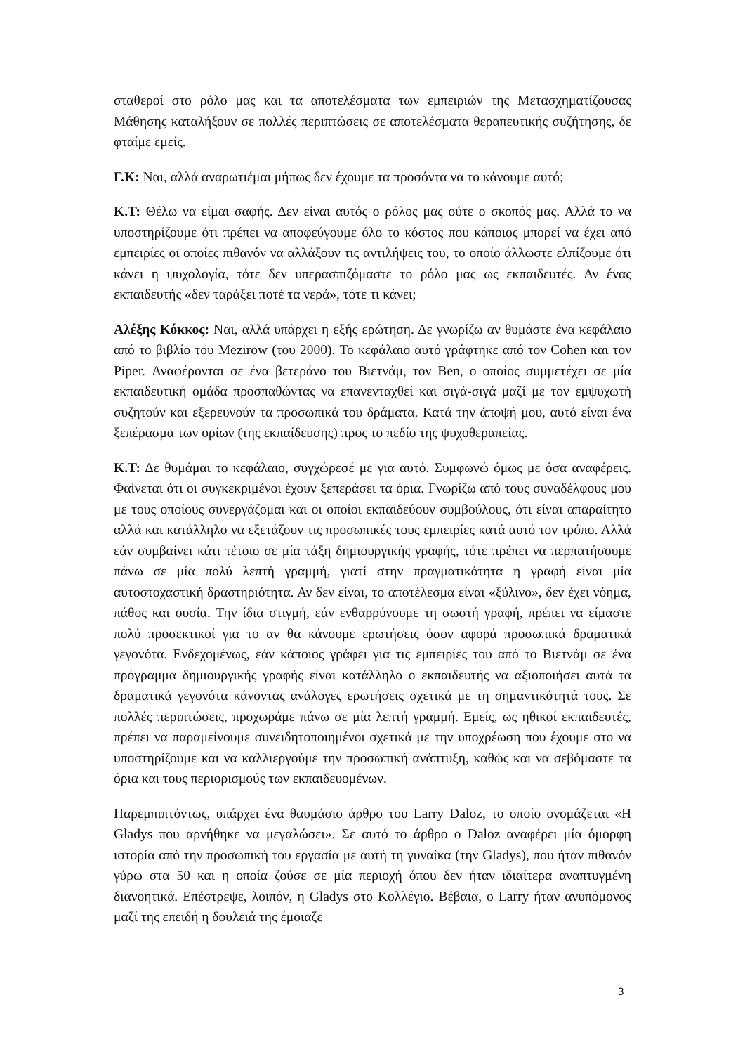σταθεροί στο ρόλο μας και τα αποτελέσματα των εμπειριών της Μετασχηματίζουσας Μάθησης καταλήξουν σε πολλές περιπτώσεις σε αποτελέσματα θεραπευτικής συζήτησης, δε φταίμε εμείς.
Γ.Κ: Ναι, αλλά αναρωτιέμαι μήπως δεν έχουμε τα προσόντα να το κάνουμε αυτό;
Κ.Τ: Θέλω να είμαι σαφής. Δεν είναι αυτός ο ρόλος μας ούτε ο σκοπός μας. Αλλά το να υποστηρίζουμε ότι πρέπει να αποφεύγουμε όλο το κόστος που κάποιος μπορεί να έχει από εμπειρίες οι οποίες πιθανόν να αλλάξουν τις αντιλήψεις του, το οποίο άλλωστε ελπίζουμε ότι κάνει η ψυχολογία, τότε δεν υπερασπιζόμαστε το ρόλο μας ως εκπαιδευτές. Αν ένας εκπαιδευτής «δεν ταράξει ποτέ τα νερά», τότε τι κάνει;
Αλέξης Κόκκος: Ναι, αλλά υπάρχει η εξής ερώτηση. Δε γνωρίζω αν θυμάστε ένα κεφάλαιο από το βιβλίο του Mezirow (του 2000). Το κεφάλαιο αυτό γράφτηκε από τον Cohen και τον Piper. Αναφέρονται σε ένα βετεράνο του Βιετνάμ, τον Ben, ο οποίος συμμετέχει σε μία εκπαιδευτική ομάδα προσπαθώντας να επανενταχθεί και σιγά-σιγά μαζί με τον εμψυχωτή συζητούν και εξερευνούν τα προσωπικά του δράματα. Κατά την άποψή μου, αυτό είναι ένα ξεπέρασμα των ορίων (της εκπαίδευσης) προς το πεδίο της ψυχοθεραπείας.
Κ.Τ: Δε θυμάμαι το κεφάλαιο, συγχώρεσέ με για αυτό. Συμφωνώ όμως με όσα αναφέρεις. Φαίνεται ότι οι συγκεκριμένοι έχουν ξεπεράσει τα όρια. Γνωρίζω από τους συναδέλφους μου με τους οποίους συνεργάζομαι και οι οποίοι εκπαιδεύουν συμβούλους, ότι είναι απαραίτητο αλλά και κατάλληλο να εξετάζουν τις προσωπικές τους εμπειρίες κατά αυτό τον τρόπο. Αλλά εάν συμβαίνει κάτι τέτοιο σε μία τάξη δημιουργικής γραφής, τότε πρέπει να περπατήσουμε πάνω σε μία πολύ λεπτή γραμμή, γιατί στην πραγματικότητα η γραφή είναι μία αυτοστοχαστική δραστηριότητα. Αν δεν είναι, το αποτέλεσμα είναι «ξύλινο», δεν έχει νόημα, πάθος και ουσία. Την ίδια στιγμή, εάν ενθαρρύνουμε τη σωστή γραφή, πρέπει να είμαστε πολύ προσεκτικοί για το αν θα κάνουμε ερωτήσεις όσον αφορά προσωπικά δραματικά γεγονότα. Ενδεχομένως, εάν κάποιος γράφει για τις εμπειρίες του από το Βιετνάμ σε ένα πρόγραμμα δημιουργικής γραφής είναι κατάλληλο ο εκπαιδευτής να αξιοποιήσει αυτά τα δραματικά γεγονότα κάνοντας ανάλογες ερωτήσεις σχετικά με τη σημαντικότητά τους. Σε πολλές περιπτώσεις, προχωράμε πάνω σε μία λεπτή γραμμή. Εμείς, ως ηθικοί εκπαιδευτές, πρέπει να παραμείνουμε συνειδητοποιημένοι σχετικά με την υποχρέωση που έχουμε στο να υποστηρίζουμε και να καλλιεργούμε την προσωπική ανάπτυξη, καθώς και να σεβόμαστε τα όρια και τους περιορισμούς των εκπαιδευομένων.
Παρεμπιπτόντως, υπάρχει ένα θαυμάσιο άρθρο του Larry Daloz, το οποίο ονομάζεται «Η Gladys που αρνήθηκε να μεγαλώσει». Σε αυτό το άρθρο ο Daloz αναφέρει μία όμορφη ιστορία από την προσωπική του εργασία με αυτή τη γυναίκα (την Gladys), που ήταν πιθανόν γύρω στα 50 και η οποία ζούσε σε μία περιοχή όπου δεν ήταν ιδιαίτερα αναπτυγμένη διανοητικά. Επέστρεψε, λοιπόν, η Gladys στο Κολλέγιο. Βέβαια, ο Larry ήταν ανυπόμονος μαζί της επειδή η δουλειά της έμοιαζε
3